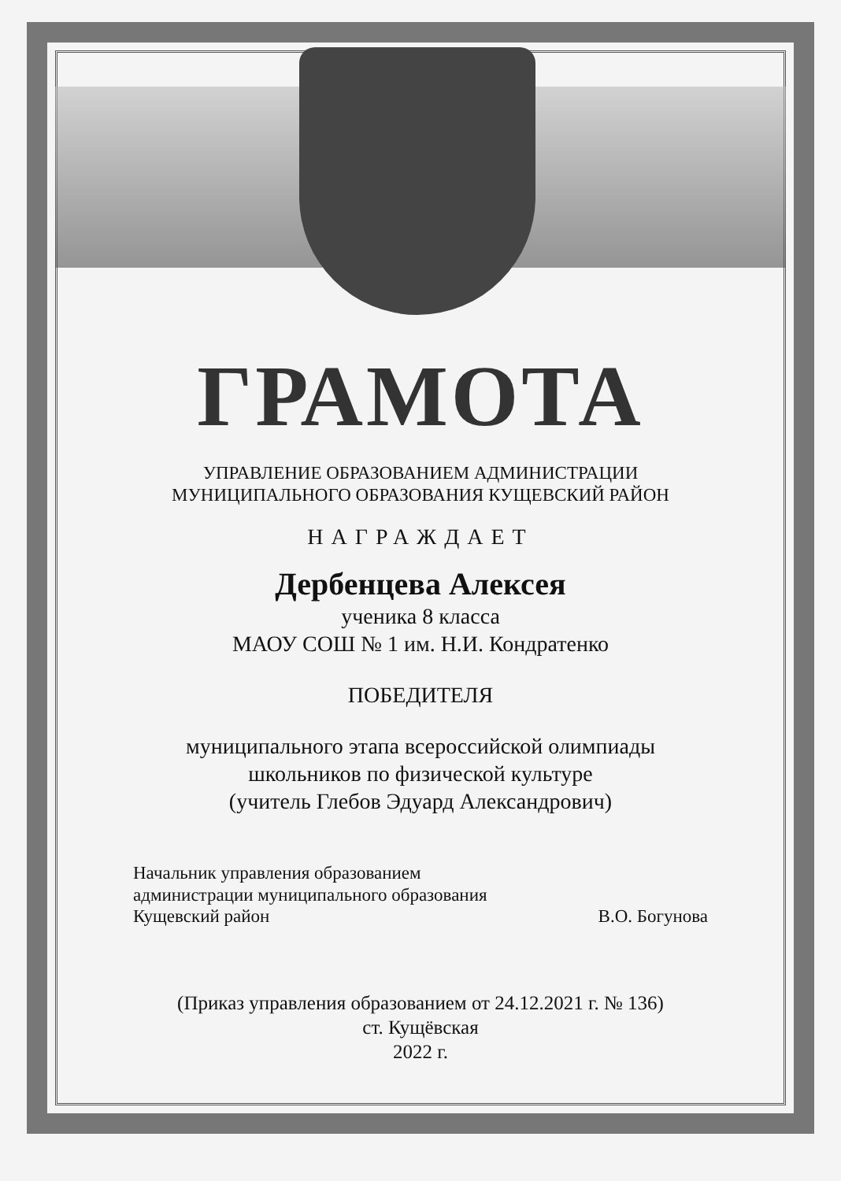ГРАМОТА
УПРАВЛЕНИЕ ОБРАЗОВАНИЕМ АДМИНИСТРАЦИИ
МУНИЦИПАЛЬНОГО ОБРАЗОВАНИЯ КУЩЕВСКИЙ РАЙОН
НАГРАЖДАЕТ
Дербенцева Алексея
ученика 8 класса
МАОУ СОШ № 1 им. Н.И. Кондратенко
ПОБЕДИТЕЛЯ
муниципального этапа всероссийской олимпиады
школьников по физической культуре
(учитель Глебов Эдуард Александрович)
Начальник управления образованием
администрации муниципального образования
Кущевский район
В.О. Богунова
(Приказ управления образованием от 24.12.2021 г. № 136)
ст. Кущёвская
2022 г.